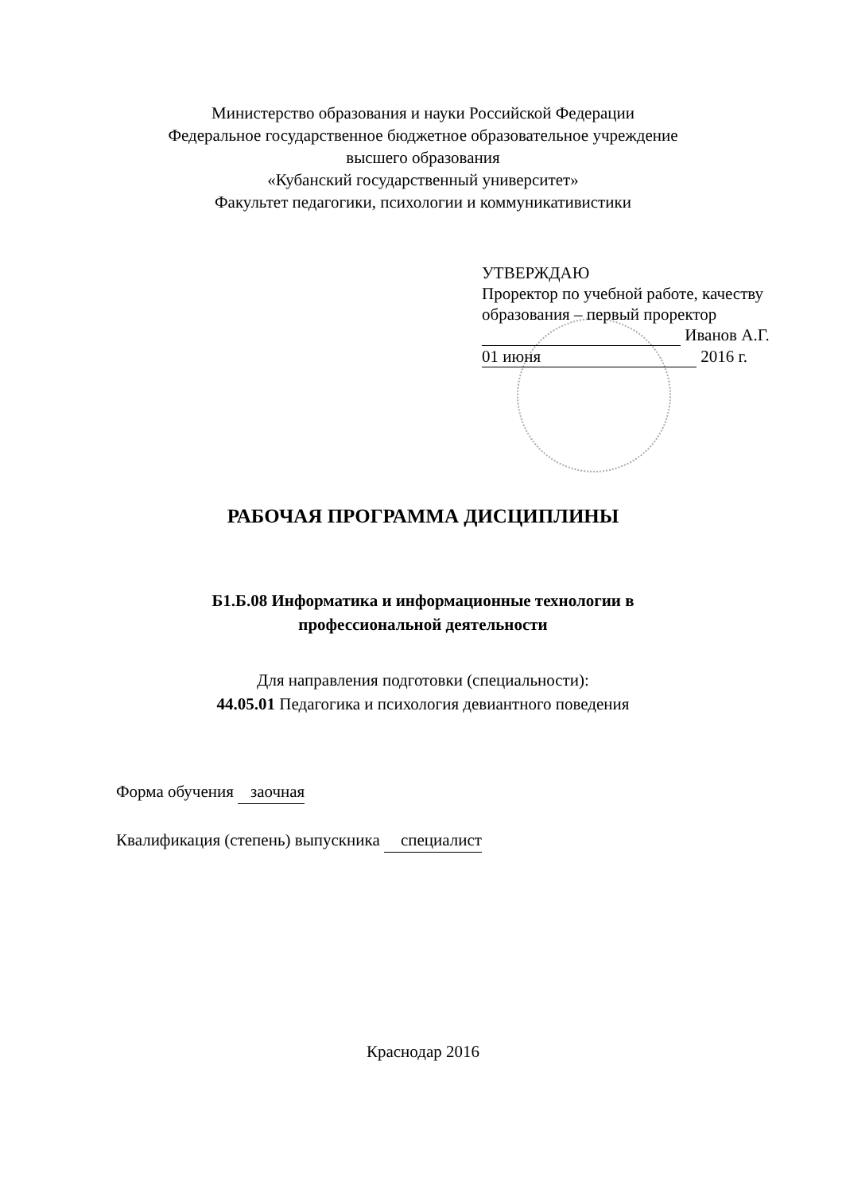Министерство образования и науки Российской Федерации
Федеральное государственное бюджетное образовательное учреждение
высшего образования
«Кубанский государственный университет»
Факультет педагогики, психологии и коммуникативистики
УТВЕРЖДАЮ
Проректор по учебной работе, качеству образования – первый проректор
Иванов А.Г.
01 июня 2016 г.
РАБОЧАЯ ПРОГРАММА ДИСЦИПЛИНЫ
Б1.Б.08 Информатика и информационные технологии в
профессиональной деятельности
Для направления подготовки (специальности):
44.05.01 Педагогика и психология девиантного поведения
Форма обучения заочная
Квалификация (степень) выпускника специалист
Краснодар 2016